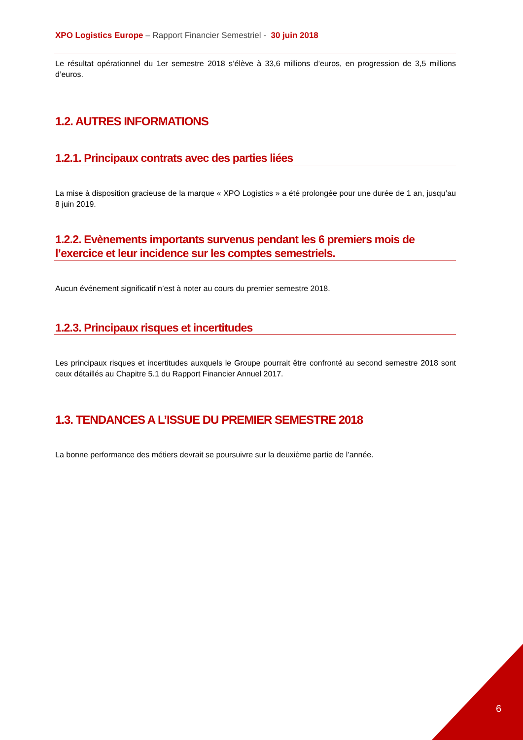XPO Logistics Europe – Rapport Financier Semestriel - 30 juin 2018
Le résultat opérationnel du 1er semestre 2018 s’élève à 33,6 millions d’euros, en progression de 3,5 millions d’euros.
1.2. AUTRES INFORMATIONS
1.2.1. Principaux contrats avec des parties liées
La mise à disposition gracieuse de la marque « XPO Logistics » a été prolongée pour une durée de 1 an, jusqu’au 8 juin 2019.
1.2.2. Evènements importants survenus pendant les 6 premiers mois de l’exercice et leur incidence sur les comptes semestriels.
Aucun événement significatif n’est à noter au cours du premier semestre 2018.
1.2.3. Principaux risques et incertitudes
Les principaux risques et incertitudes auxquels le Groupe pourrait être confronté au second semestre 2018 sont ceux détaillés au Chapitre 5.1 du Rapport Financier Annuel 2017.
1.3. TENDANCES A L’ISSUE DU PREMIER SEMESTRE 2018
La bonne performance des métiers devrait se poursuivre sur la deuxième partie de l’année.
6